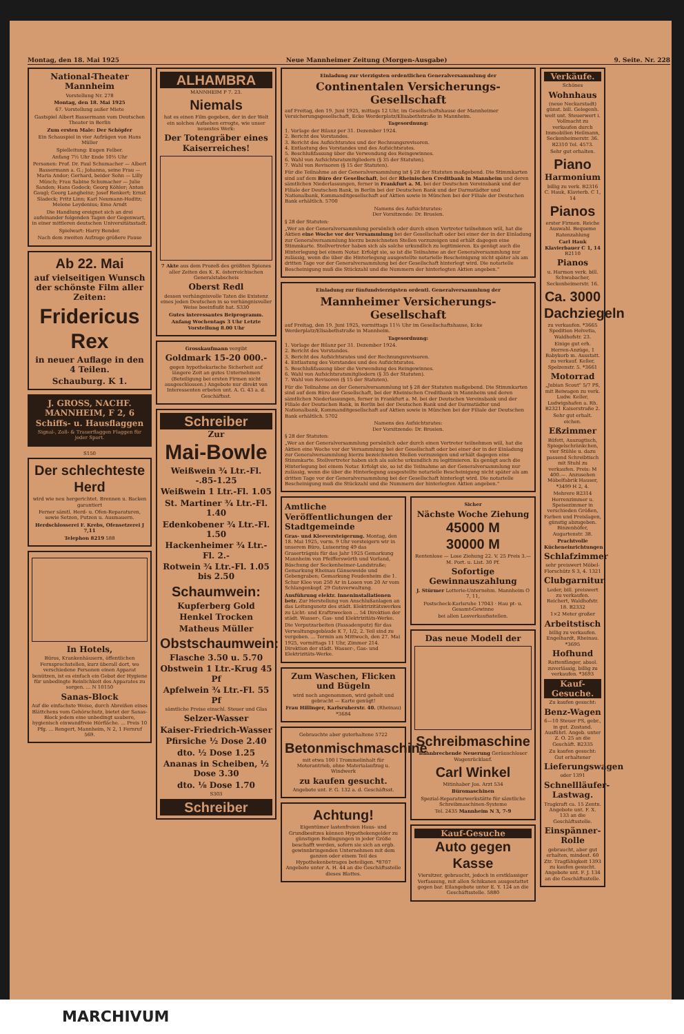Montag, den 18. Mai 1925 Neue Mannheimer Zeitung (Morgen-Ausgabe) 9. Seite. Nr. 228
National-Theater Mannheim
Vorstellung Nr. 278
Montag, den 18. Mai 1925
67. Vorstellung außer Miete
Gastspiel Albert Bassermann vom Deutschen Theater in Berlin
Zum ersten Male: Der Schöpfer
Ein Schauspiel in vier Aufzügen von Hans Müller
Spielleitung: Eugen Felber.
Anfang 7½ Uhr Ende 10½ Uhr
Personen: Prof. Dr. Paul Schumacher — Albert Bassermann a. G.; Johanna, seine Frau — Maria Andor; Gerhard, beider Sohn — Lilly Münch; Frau Sabine Schumacher — Julie Sanden; Hans Godeck; Georg Köhler; Anton Gaugl; Georg Langheinz; Josef Renkert; Ernst Sladeck; Fritz Linn; Karl Neumann-Hoditz; Melene Leydenius; Emo Arndt
Die Handlung ereignet sich an drei aufeinander folgenden Tagen der Gegenwart, in einer mittleren deutschen Universitätsstadt.
Spielwart: Harry Bender.
Nach dem zweiten Aufzuge größere Pause
Ab 22. Mai
auf vielseitigen Wunsch der schönste Film aller Zeiten:
Fridericus Rex
in neuer Auflage in den 4 Teilen.
Schauburg. K 1.
J. GROSS, NACHF. MANNHEIM, F 2, 6
Schiffs- u. Hausflaggen
Signal-, Zoll- & Trauerflaggen Flaggen für jeder Sport.
S150
Der schlechteste Herd
wird wie neu hergerichtet. Brennen u. Backen garantiert
Ferner sämtl. Herd- u. Ofen-Reparaturen, sowie Setzen, Putzen u. Ausmauern.
Herdschlosserei F. Krebs, Ofensetzerei J 7,11
Telephon 8219 588
In Hotels,
Büros, Krankenhäusern, öffentlichen Fernsprechstellen, kurz überall dort, wo verschiedene Personen einen Apparat benützen, ist es einfach ein Gebot der Hygiene für unbedingte Reinlichkeit des Apparates zu sorgen. ... N 10150
Sanas-Block
Auf die einfachste Weise, durch Abreißen eines Blättchens vom Gehörschutz, bietet der Sanas-Block jedem eine unbedingt saubere, hygienisch einwandfreie Hörfläche. ... Preis 10 Pfg. ... Rengert, Mannheim, N 2, 1 Fernruf 569.
ALHAMBRA
MANNHEIM P 7. 23.
Niemals
hat es einen Film gegeben, der in der Welt ein solches Aufsehen erregte, wie unser neuestes Werk:
Der Totengräber eines Kaiserreiches!
7 Akte aus dem Prozeß des größten Spiones aller Zeiten des K. K. österreichischen Generalstabscheis
Oberst Redl
dessen verhängnisvolle Taten die Existenz eines jeden Deutschen in so verhängnisvoller Weise beeinflußt hat. S330
Gutes interessantes Beiprogramm.
Anfang Wochentags 3 Uhr Letzte Vorstellung 8.00 Uhr
Grosskaufmann vergibt
Goldmark 15-20 000.-
gegen hypothekarische Sicherheit auf längere Zeit an gutes Unternehmen (Beteiligung bei ersten Firmen nicht ausgeschlossen.) Angebote nur direkt von Interessenten erbeten unt. A. G. 43 a. d. Geschäftsst.
Schreiber
Zur
Mai-Bowle
Weißwein ¾ Ltr.-Fl. -.85-1.25
Weißwein 1 Ltr.-Fl. 1.05
St. Martiner ¾ Ltr.-Fl. 1.40
Edenkobener ¾ Ltr.-Fl. 1.50
Hackenheimer ¾ Ltr.-Fl. 2.-
Rotwein ¾ Ltr.-Fl. 1.05 bis 2.50
Schaumwein:
Kupferberg Gold
Henkel Trocken
Matheus Müller
Obstschaumwein:
Flasche 3.50 u. 5.70
Obstwein 1 Ltr.-Krug 45 Pf
Apfelwein ¾ Ltr.-Fl. 55 Pf
sämtliche Preise einschl. Steuer und Glas
Selzer-Wasser
Kaiser-Friedrich-Wasser
Pfirsiche ½ Dose 2.40
dto. ½ Dose 1.25
Ananas in Scheiben, ½ Dose 3.30
dto. ⅛ Dose 1.70
S303
Schreiber
Einladung zur vierzigsten ordentlichen Generalversammlung der
Continentalen Versicherungs-Gesellschaft
auf Freitag, den 19. Juni 1925, mittags 12 Uhr, im Gesellschaftshause der Mannheimer Versicherungsgesellschaft, Ecke Werderplatz/Elisabethstraße in Mannheim.
Tagesordnung:
1. Vorlage der Bilanz per 31. Dezember 1924.
2. Bericht des Vorstandes.
3. Bericht des Aufsichtsrates und der Rechnungsrevisoren.
4. Entlastung des Vorstandes und des Aufsichtsrates.
5. Beschlußfassung über die Verwendung des Reingewinnes.
6. Wahl von Aufsichtsratsmitgliedern (§ 35 der Statuten).
7. Wahl von Revisoren (§ 15 der Statuten).
Für die Teilnahme an der Generalversammlung ist § 28 der Statuten maßgebend. Die Stimmkarten sind auf dem Büro der Gesellschaft, bei der Rheinischen Creditbank in Mannheim und deren sämtlichen Niederlassungen, ferner in Frankfurt a. M. bei der Deutschen Vereinsbank und der Filiale der Deutschen Bank, in Berlin bei der Deutschen Bank und der Darmstädter und Nationalbank, Kommanditgesellschaft auf Aktien sowie in München bei der Filiale der Deutschen Bank erhältlich. 5700
Namens des Aufsichtsrates:
Der Vorsitzende: Dr. Brosien.
§ 28 der Statuten:
„Wer an der Generalversammlung persönlich oder durch einen Vertreter teilnehmen will, hat die Aktien eine Woche vor der Versammlung bei der Gesellschaft oder bei einer der in der Einladung zur Generalversammlung hierzu bezeichneten Stellen vorzuzeigen und erhält dagegen eine Stimmkarte. Stellvertreter haben sich als solche urkundlich zu legitimieren. Es genügt auch die Hinterlegung bei einem Notar. Erfolgt sie, so ist die Teilnahme an der Generalversammlung nur zulässig, wenn die über die Hinterlegung ausgestellte notarielle Bescheinigung nicht später als am dritten Tage vor der Generalversammlung bei der Gesellschaft hinterlegt wird. Die notarielle Bescheinigung muß die Stückzahl und die Nummern der hinterlegten Aktien angeben."
Einladung zur fünfundvierzigsten ordentl. Generalversammlung der
Mannheimer Versicherungs-Gesellschaft
auf Freitag, den 19. Juni 1925, vormittags 11½ Uhr im Gesellschaftshause, Ecke Werderplatz/Elisabethstraße in Mannheim.
Tagesordnung:
1. Vorlage der Bilanz per 31. Dezember 1924.
2. Bericht des Vorstandes.
3. Bericht des Aufsichtsrates und der Rechnungsrevisoren.
4. Entlastung des Vorstandes und des Aufsichtsrates.
5. Beschlußfassung über die Verwendung des Reingewinnes.
6. Wahl von Aufsichtsratsmitgliedern (§ 35 der Statuten).
7. Wahl von Revisoren (§ 15 der Statuten).
Für die Teilnahme an der Generalversammlung ist § 28 der Statuten maßgebend. Die Stimmkarten sind auf dem Büro der Gesellschaft, bei der Rheinischen Creditbank in Mannheim und deren sämtlichen Niederlassungen, ferner in Frankfurt a. M. bei der Deutschen Vereinsbank und der Filiale der Deutschen Bank, in Berlin bei der Deutschen Bank und der Darmstädter und Nationalbank, Kommanditgesellschaft auf Aktien sowie in München bei der Filiale der Deutschen Bank erhältlich. 5702
Namens des Aufsichtsrates:
Der Vorsitzende: Dr. Brosien.
§ 28 der Statuten:
„Wer an der Generalversammlung persönlich oder durch einen Vertreter teilnehmen will, hat die Aktien eine Woche vor der Versammlung bei der Gesellschaft oder bei einer der in der Einladung zur Generalversammlung hierzu bezeichneten Stellen vorzuzeigen und erhält dagegen eine Stimmkarte. Stellvertreter haben sich als solche urkundlich zu legitimieren. Es genügt auch die Hinterlegung bei einem Notar. Erfolgt sie, so ist die Teilnahme an der Generalversammlung nur zulässig, wenn die über die Hinterlegung ausgestellte notarielle Bescheinigung nicht später als am dritten Tage vor der Generalversammlung bei der Gesellschaft hinterlegt wird. Die notarielle Bescheinigung muß die Stückzahl und die Nummern der hinterlegten Aktien angeben."
Amtliche Veröffentlichungen der Stadtgemeinde
Gras- und Kleeversteigerung. Montag, den 18. Mai 1925, vorm. 9 Uhr versteigern wir in unserem Büro, Luisenring 49 das Graserträgnis für das Jahr 1925 Gemarkung Mannheim von Pfeifferswörth und Vorland, Böschung der Seckenheimer-Landstraße; Gemarkung Rheinau Gänseweide und Gebengraben; Gemarkung Feudenheim die 1. Schur Klee von 250 Ar in Losen von 20 Ar vom Schlangenkopf. 29 Gutsverwaltung.
Ausführung elektr. Inneninstallationen betr. Zur Herstellung von Anschlußanlagen an das Leitungsnetz des städt. Elektrizitätswerkes zu Licht- und Kraftzwecken ... 54 Direktion der städt. Wasser-, Gas- und Elektrizitäts-Werke.
Die Verputzarbeiten (Fassadenputz) für das Verwaltungsgebäude K 7, 1/2, 2. Teil sind zu vergeben. ... Termin am Mittwoch, den 27. Mai 1925, vormittags 11 Uhr, Zimmer 214. Direktion der städt. Wasser-, Gas- und Elektrizitäts-Werke.
Zum Waschen, Flicken und Bügeln
wird noch angenommen, wird geholt und gebracht — Karte genügt!
Frau Hillinger, Karlsruherstr. 40. (Rheinau) *3684
Gebrauchte aber guterhaltene 5722
Betonmischmaschine
mit etwa 100 l Trommelinhalt für Motorantrieb, ohne Materialaufzug u. Windwerk
zu kaufen gesucht.
Angebote unt. F. G. 132 a. d. Geschäftsst.
Achtung!
Eigentümer lastenfreien Haus- und Grundbesitzes können Hypothekengelder zu günstigen Bedingungen in jeder Größe beschafft werden, sofern sie sich an ergb. gewinnbringenden Unternehmen mit dem ganzen oder einem Teil des Hypothekenbetrages beteiligen. *8707 Angebote unter A. H. 44 an die Geschäftsstelle dieses Blattes.
Sicher
Nächste Woche Ziehung
45000 M
30000 M
Rentenlose — Lose Ziehung 22. V. 25 Preis 3.— M. Port. u. List. 30 Pf.
Sofortige Gewinnauszahlung
J. Stürmer Lotterie-Unternehm. Mannheim O 7, 11,
Postscheck-Karlsruhe 17043 · Hau pt- u. Gesamt-Gewinne
bei allen Losverkaufsstellen.
Das neue Modell der
Schreibmaschine
Bahnbrechende Neuerung Geräuschloser Wagenrücklauf.
Carl Winkel
Mitinhaber Jos. Arzt 534
Büromaschinen
Spezial-Reparaturwerkstätte für sämtliche Schreibmaschinen-Systeme
Tel. 2435 Mannheim N 3, 7-9
Kauf-Gesuche
Auto gegen Kasse
Viersitzer, gebraucht, jedoch in erstklassiger Verfassung, mit allen Schikanen ausgestattet gegen bar. Eilangebote unter E. Y. 124 an die Geschäftsstelle. 5880
Verkäufe.
Schönes
Wohnhaus
(neue Neckarstadt) günst. bill. Gelegenh. weit unt. Steuerwert i. Vollmacht zu verkaufen durch Immobilien Heilmann, Seckenheimerstr. 36. B2310 Tel. 4573.
Sehr gut erhalten.
Piano
Harmonium
billig zu verk. B2316 C. Hauk, Klavierb. C 1, 14
Pianos
erster Firmen. Reiche Auswahl. Bequeme Ratenzahlung
Carl Hauk Klavierbauer C 1, 14 B2110
Pianos
u. Harmon verk. bill. Schwabacher, Seckenheimerstr. 16.
Ca. 3000 Dachziegeln
zu verkaufen. *3665 Spedition Helvetia, Waldhofstr. 23.
Einige gut erh. Herren-Anzüge, 1 Babykorb m. Ausstatt. zu verkauf. Keller, Spelzenstr. 5. *3661
Motorrad
„Jubian Scout" 5/7 PS, mit Beiwagen zu verk. Ludw. Keller, Ludwigshafen a. Rh. B2321 Kaiserstraße 2.
Sehr gut erhalt. eichen.
Eßzimmer
Büfett, Auszugtisch, Spiegelschränkchen, vier Stühle u. dazu passend Schreibtisch mit Stuhl zu verkaufen. Preis: M 400.—. Anzusehen Möbelfabrik Hauser, *3499 H 2, 4.
Mehrere B2314 Herrenzimmer u. Speisezimmer in verschieden Größen, Farben und Preislagen, günstig abzugeben. Binzenhöfer, Augartenstr. 38.
Prachtvolle Kücheneinrichtungen
Schlafzimmer
sehr preiswert Möbel-Florschütz S 3, 4. 1321
Clubgarnitur
Leder, bill. preiswert zu verkaufen. Reichert, Waldhofstr. 18. B2332
1×2 Meter großer
Arbeitstisch
billig zu verkaufen. Engelhardt, Rheinau. *3695
Hofhund
Rattenfänger, absol. zuverlässig, billig zu verkaufen. *3693
Kauf-Gesuche.
Zu kaufen gesucht:
Benz-Wagen
6—10 Steuer PS, gebr., in gut. Zustand. Ausführl. Angeb. unter Z. O. 25 an die Geschäft. B2335
Zu kaufen gesucht: Gut erhaltener
Lieferungswagen
oder 1391
Schnellläufer-Lastwag.
Tragkraft ca. 15 Zentn. Angebote unt. F. X. 133 an die Geschäftsstelle.
Einspänner-Rolle
gebraucht, aber gut erhalten, mindest. 60 Ztr. Tragfähigkeit 1393 zu kaufen gesucht. Angebote unt. F. J. 134 an die Geschäftsstelle.
MARCHIVUM